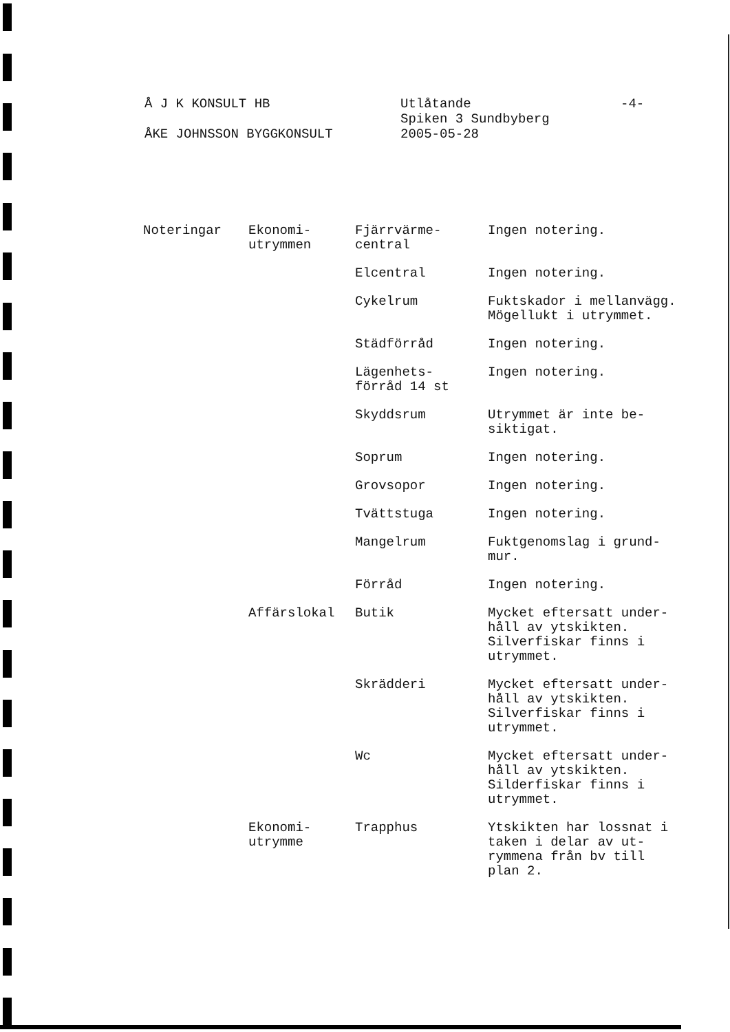Å J K KONSULT HB
ÅKE JOHNSSON BYGGKONSULT
Utlåtande
Spiken 3 Sundbyberg
2005-05-28
-4-
| Noteringar | Ekonomi- utrymmen | Fjärrvärme- central | Ingen notering. |
| | | Elcentral | Ingen notering. |
| | | Cykelrum | Fuktskador i mellanvägg. Mögellukt i utrymmet. |
| | | Städförråd | Ingen notering. |
| | | Lägenhets- förråd 14 st | Ingen notering. |
| | | Skyddsrum | Utrymmet är inte be- siktigat. |
| | | Soprum | Ingen notering. |
| | | Grovsopor | Ingen notering. |
| | | Tvättstuga | Ingen notering. |
| | | Mangelrum | Fuktgenomslag i grund- mur. |
| | | Förråd | Ingen notering. |
| | Affärslokal | Butik | Mycket eftersatt under- håll av ytskikten. Silverfiskar finns i utrymmet. |
| | | Skrädderi | Mycket eftersatt under- håll av ytskikten. Silverfiskar finns i utrymmet. |
| | | Wc | Mycket eftersatt under- håll av ytskikten. Silderfiskar finns i utrymmet. |
| | Ekonomi- utrymme | Trapphus | Ytskikten har lossnat i taken i delar av ut- rymmena från bv till plan 2. |